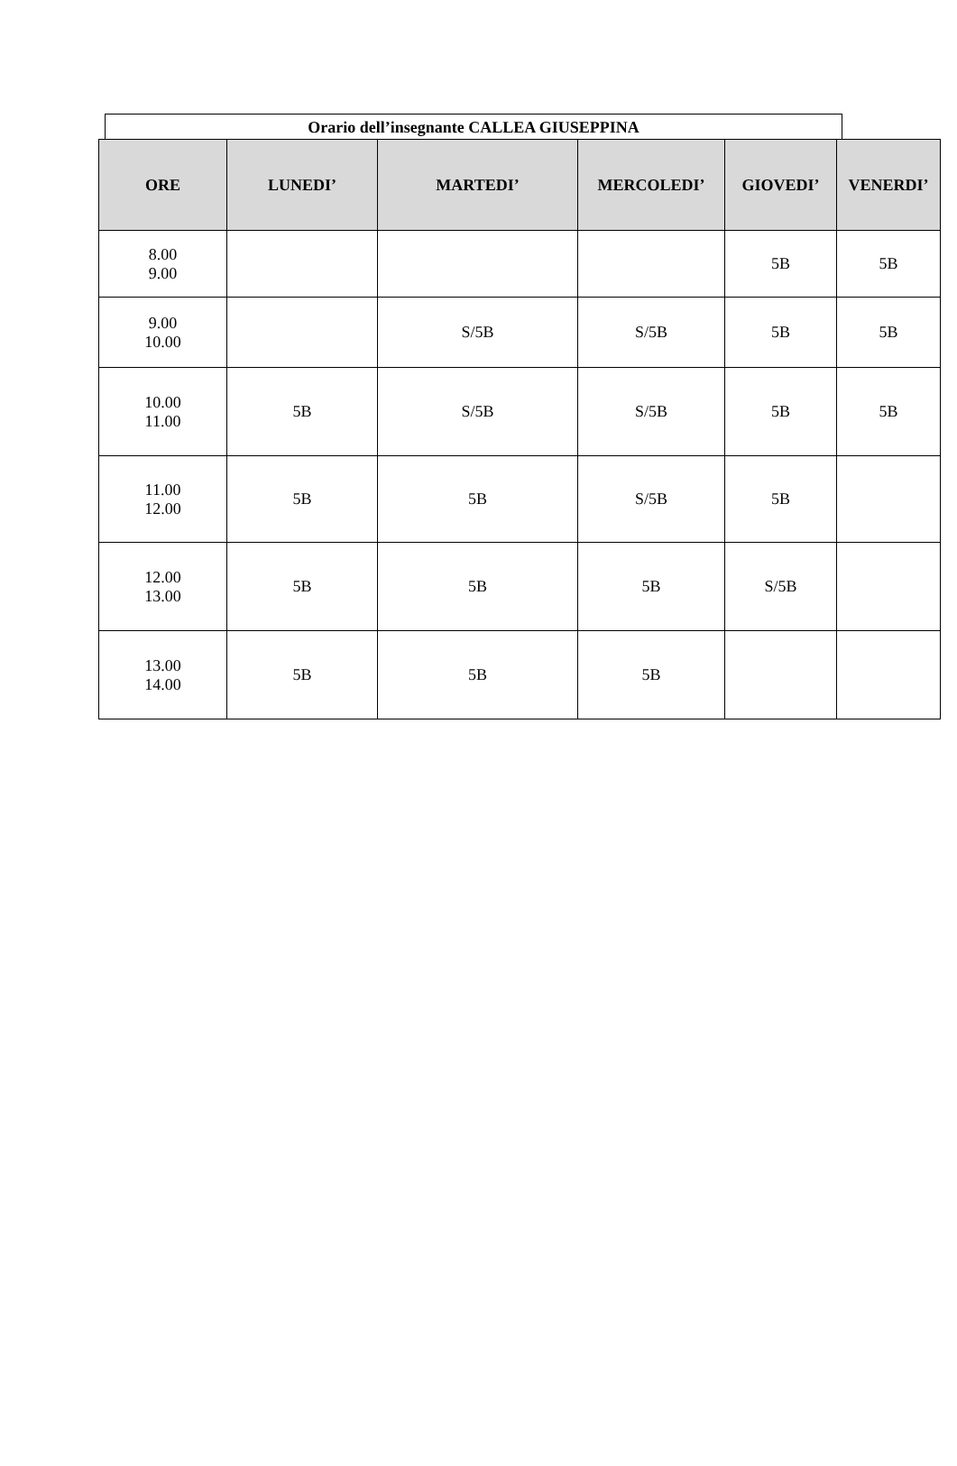Orario dell’insegnante CALLEA GIUSEPPINA
| ORE | LUNEDI’ | MARTEDI’ | MERCOLEDI’ | GIOVEDI’ | VENERDI’ |
| --- | --- | --- | --- | --- | --- |
| 8.00 9.00 | | | | 5B | 5B |
| 9.00 10.00 | | S/5B | S/5B | 5B | 5B |
| 10.00 11.00 | 5B | S/5B | S/5B | 5B | 5B |
| 11.00 12.00 | 5B | 5B | S/5B | 5B | |
| 12.00 13.00 | 5B | 5B | 5B | S/5B | |
| 13.00 14.00 | 5B | 5B | 5B | | |